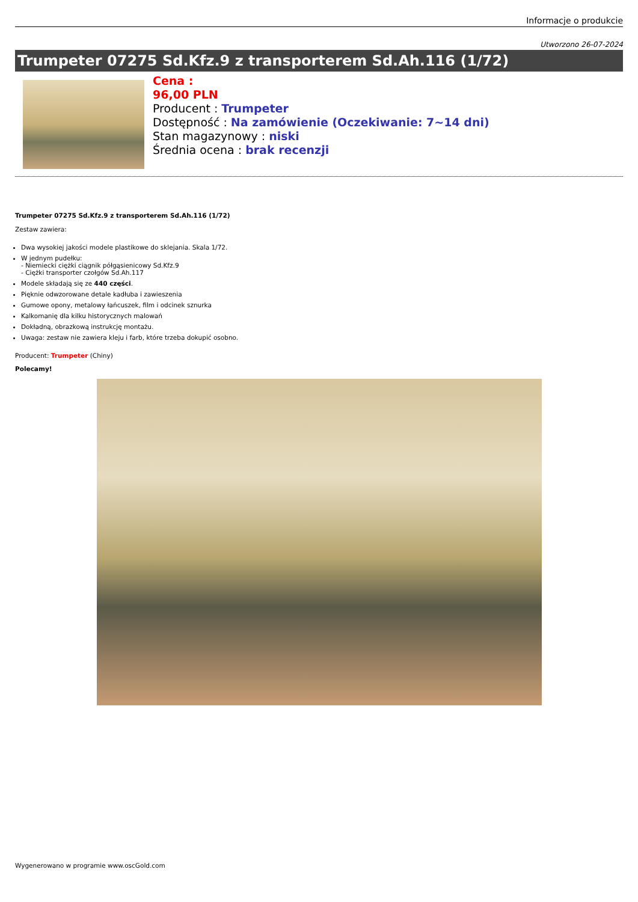Informacje o produkcie
Utworzono 26-07-2024
Trumpeter 07275 Sd.Kfz.9 z transporterem Sd.Ah.116 (1/72)
Cena :
96,00 PLN
Producent : Trumpeter
Dostępność : Na zamówienie (Oczekiwanie: 7~14 dni)
Stan magazynowy : niski
Średnia ocena : brak recenzji
Trumpeter 07275 Sd.Kfz.9 z transporterem Sd.Ah.116 (1/72)
Zestaw zawiera:
Dwa wysokiej jakości modele plastikowe do sklejania. Skala 1/72.
W jednym pudełku:
- Niemiecki ciężki ciągnik półgąsienicowy Sd.Kfz.9
- Ciężki transporter czołgów Sd.Ah.117
Modele składają się ze 440 części.
Pięknie odwzorowane detale kadłuba i zawieszenia
Gumowe opony, metalowy łańcuszek, film i odcinek sznurka
Kalkomanię dla kilku historycznych malowań
Dokładną, obrazkową instrukcję montażu.
Uwaga: zestaw nie zawiera kleju i farb, które trzeba dokupić osobno.
Producent: Trumpeter (Chiny)
Polecamy!
Wygenerowano w programie www.oscGold.com